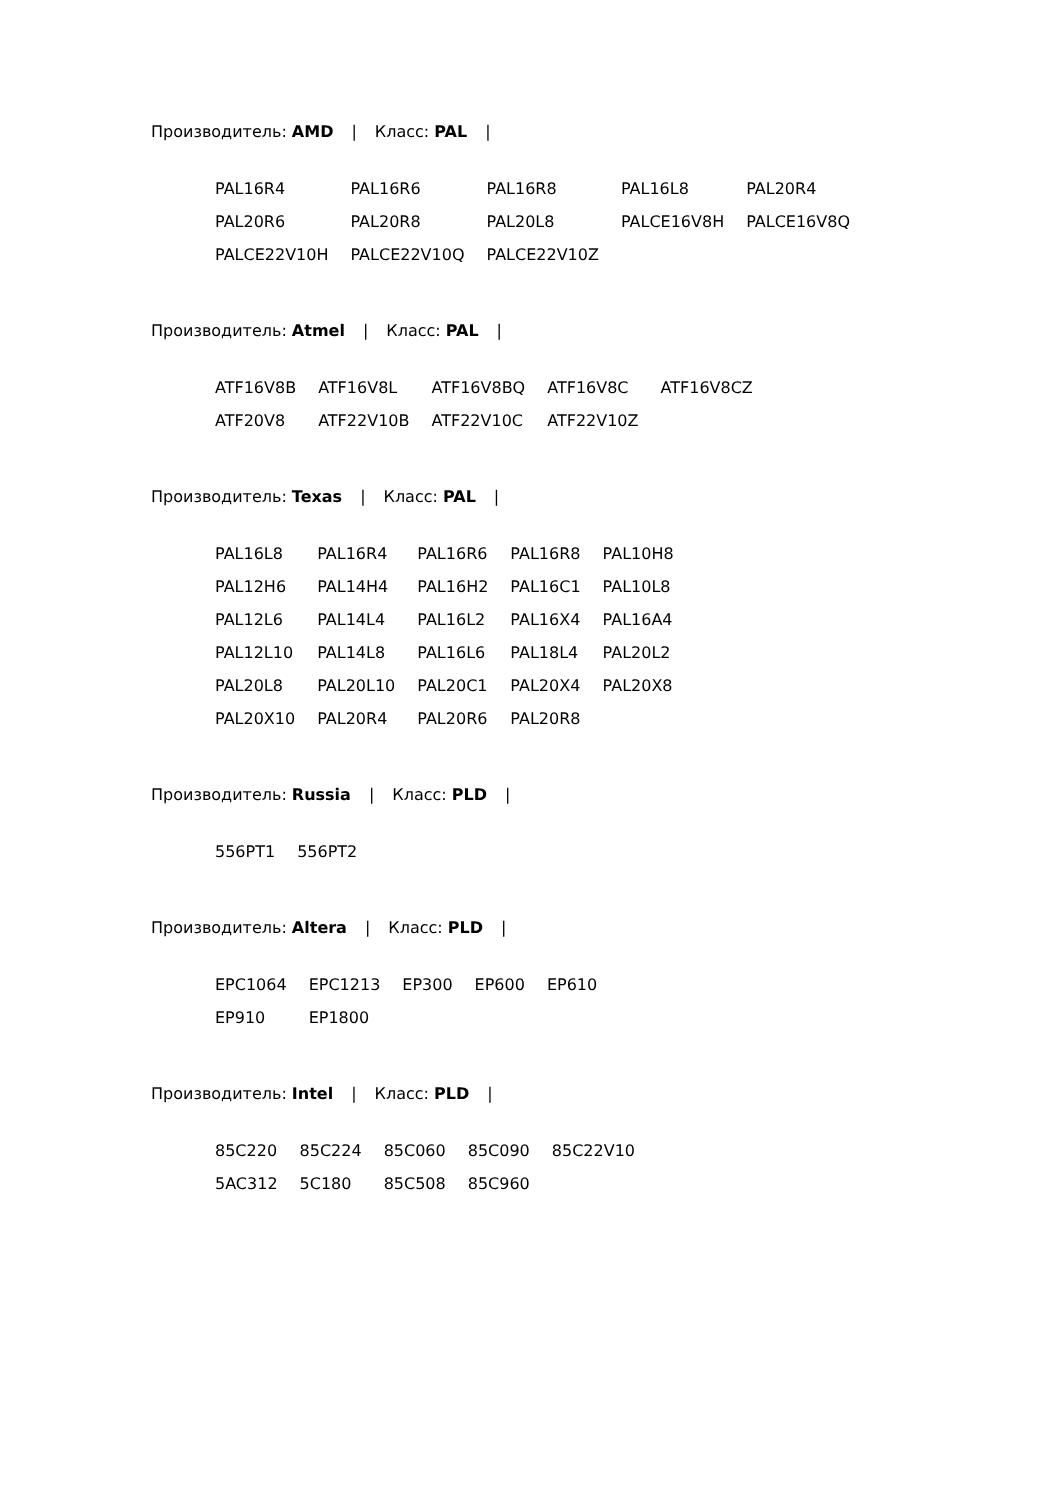Производитель: AMD | Класс: PAL |
| PAL16R4 | PAL16R6 | PAL16R8 | PAL16L8 | PAL20R4 |
| PAL20R6 | PAL20R8 | PAL20L8 | PALCE16V8H | PALCE16V8Q |
| PALCE22V10H | PALCE22V10Q | PALCE22V10Z | | |
Производитель: Atmel | Класс: PAL |
| ATF16V8B | ATF16V8L | ATF16V8BQ | ATF16V8C | ATF16V8CZ |
| ATF20V8 | ATF22V10B | ATF22V10C | ATF22V10Z | |
Производитель: Texas | Класс: PAL |
| PAL16L8 | PAL16R4 | PAL16R6 | PAL16R8 | PAL10H8 |
| PAL12H6 | PAL14H4 | PAL16H2 | PAL16C1 | PAL10L8 |
| PAL12L6 | PAL14L4 | PAL16L2 | PAL16X4 | PAL16A4 |
| PAL12L10 | PAL14L8 | PAL16L6 | PAL18L4 | PAL20L2 |
| PAL20L8 | PAL20L10 | PAL20C1 | PAL20X4 | PAL20X8 |
| PAL20X10 | PAL20R4 | PAL20R6 | PAL20R8 | |
Производитель: Russia | Класс: PLD |
| 556PT1 | 556PT2 |
Производитель: Altera | Класс: PLD |
| EPC1064 | EPC1213 | EP300 | EP600 | EP610 |
| EP910 | EP1800 | | | |
Производитель: Intel | Класс: PLD |
| 85C220 | 85C224 | 85C060 | 85C090 | 85C22V10 |
| 5AC312 | 5C180 | 85C508 | 85C960 | |